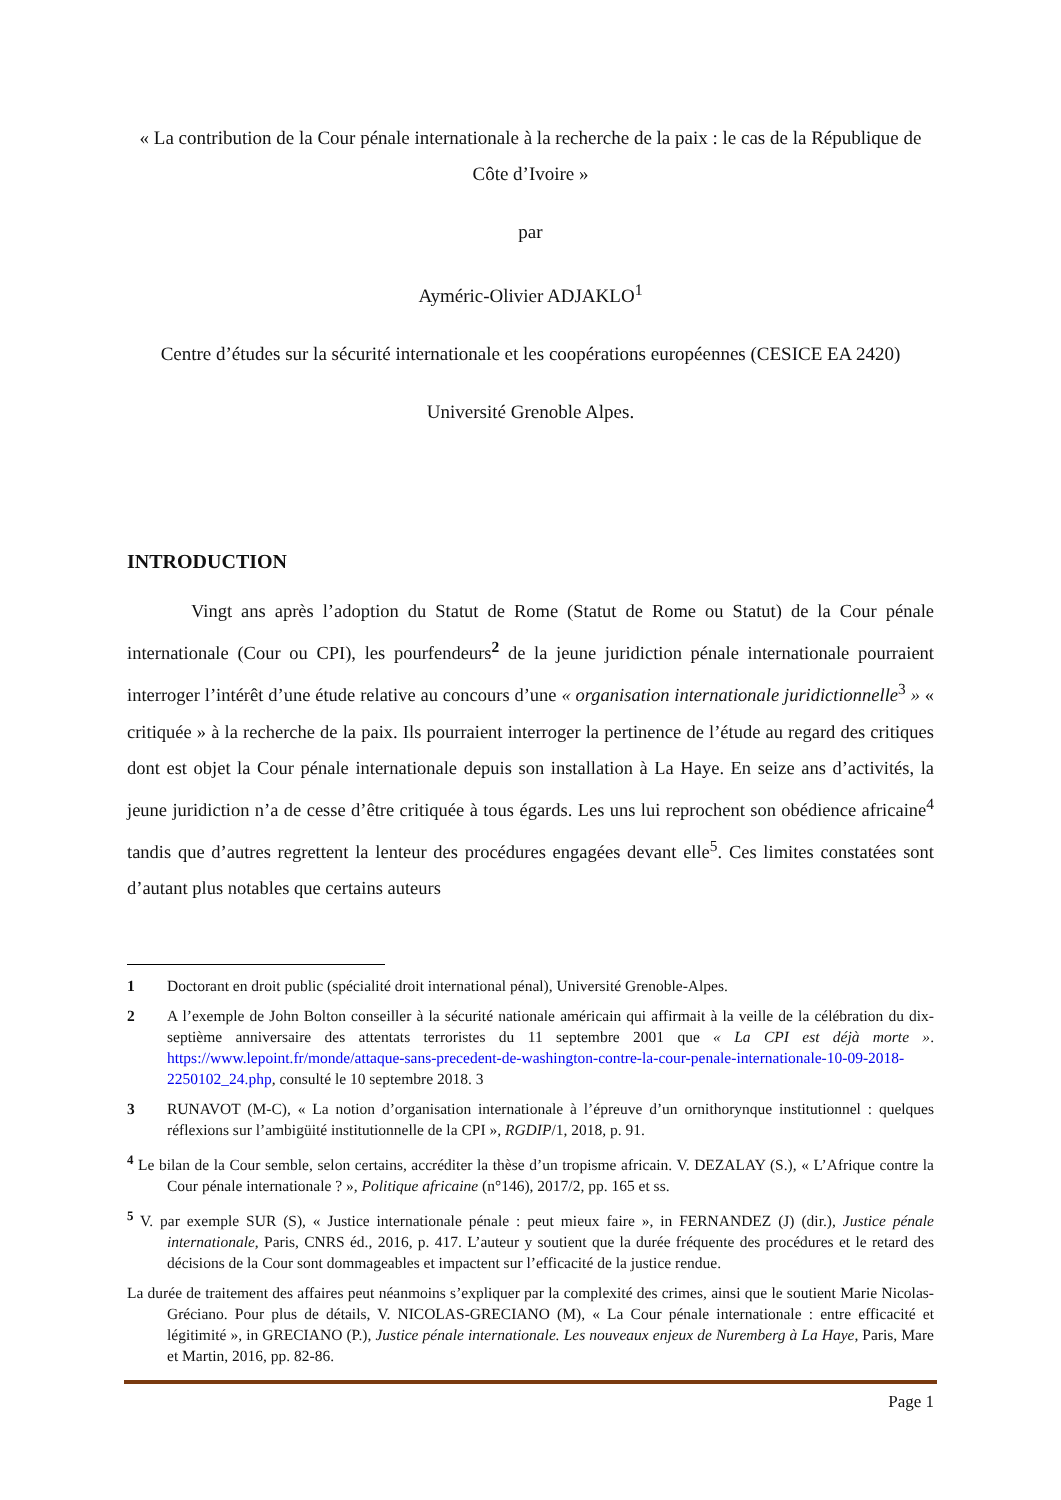« La contribution de la Cour pénale internationale à la recherche de la paix : le cas de la République de Côte d’Ivoire »
par
Ayméric-Olivier ADJAKLO<sup>1</sup>
Centre d’études sur la sécurité internationale et les coopérations européennes (CESICE EA 2420)
Université Grenoble Alpes.
INTRODUCTION
Vingt ans après l’adoption du Statut de Rome (Statut de Rome ou Statut) de la Cour pénale internationale (Cour ou CPI), les pourfendeurs<sup>2</sup> de la jeune juridiction pénale internationale pourraient interroger l’intérêt d’une étude relative au concours d’une « organisation internationale juridictionnelle<sup>3</sup> » « critiquée » à la recherche de la paix. Ils pourraient interroger la pertinence de l’étude au regard des critiques dont est objet la Cour pénale internationale depuis son installation à La Haye. En seize ans d’activités, la jeune juridiction n’a de cesse d’être critiquée à tous égards. Les uns lui reprochent son obédience africaine<sup>4</sup> tandis que d’autres regrettent la lenteur des procédures engagées devant elle<sup>5</sup>. Ces limites constatées sont d’autant plus notables que certains auteurs
1 Doctorant en droit public (spécialité droit international pénal), Université Grenoble-Alpes.
2 A l’exemple de John Bolton conseiller à la sécurité nationale américain qui affirmait à la veille de la célébration du dix-septième anniversaire des attentats terroristes du 11 septembre 2001 que « La CPI est déjà morte ». https://www.lepoint.fr/monde/attaque-sans-precedent-de-washington-contre-la-cour-penale-internationale-10-09-2018-2250102_24.php, consulté le 10 septembre 2018. 3
3 RUNAVOT (M-C), « La notion d’organisation internationale à l’épreuve d’un ornithorynque institutionnel : quelques réflexions sur l’ambigüité institutionnelle de la CPI », RGDIP/1, 2018, p. 91.
<sup>4</sup> Le bilan de la Cour semble, selon certains, accréditer la thèse d’un tropisme africain. V. DEZALAY (S.), « L’Afrique contre la Cour pénale internationale ? », Politique africaine (n°146), 2017/2, pp. 165 et ss.
<sup>5</sup> V. par exemple SUR (S), « Justice internationale pénale : peut mieux faire », in FERNANDEZ (J) (dir.), Justice pénale internationale, Paris, CNRS éd., 2016, p. 417. L’auteur y soutient que la durée fréquente des procédures et le retard des décisions de la Cour sont dommageables et impactent sur l’efficacité de la justice rendue.
La durée de traitement des affaires peut néanmoins s’expliquer par la complexité des crimes, ainsi que le soutient Marie Nicolas-Gréciano. Pour plus de détails, V. NICOLAS-GRECIANO (M), « La Cour pénale internationale : entre efficacité et légitimité », in GRECIANO (P.), Justice pénale internationale. Les nouveaux enjeux de Nuremberg à La Haye, Paris, Mare et Martin, 2016, pp. 82-86.
Page 1